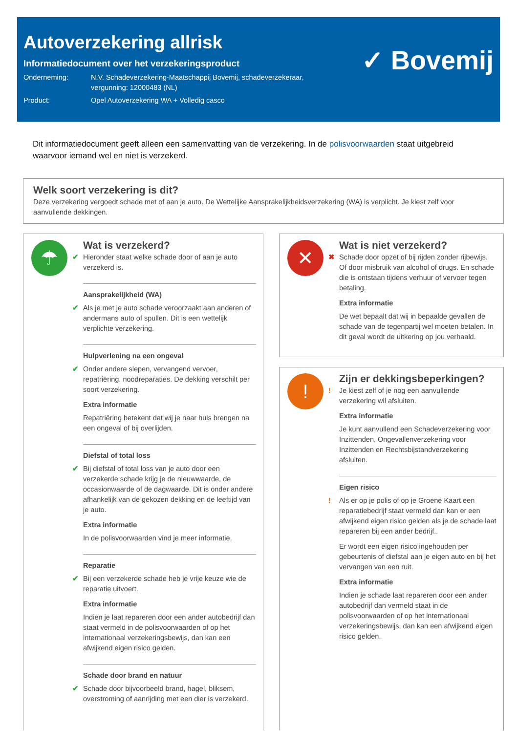Autoverzekering allrisk
Informatiedocument over het verzekeringsproduct
Onderneming: N.V. Schadeverzekering-Maatschappij Bovemij, schadeverzekeraar,
vergunning: 12000483 (NL)
Product: Opel Autoverzekering WA + Volledig casco
✓ Bovemij
Dit informatiedocument geeft alleen een samenvatting van de verzekering. In de polisvoorwaarden staat uitgebreid waarvoor iemand wel en niet is verzekerd.
Welk soort verzekering is dit?
Deze verzekering vergoedt schade met of aan je auto. De Wettelijke Aansprakelijkheidsverzekering (WA) is verplicht. Je kiest zelf voor aanvullende dekkingen.
☂
Wat is verzekerd?
✔ Hieronder staat welke schade door of aan je auto verzekerd is.
Aansprakelijkheid (WA)
✔ Als je met je auto schade veroorzaakt aan anderen of andermans auto of spullen. Dit is een wettelijk verplichte verzekering.
Hulpverlening na een ongeval
✔ Onder andere slepen, vervangend vervoer, repatriëring, noodreparaties. De dekking verschilt per soort verzekering.
Extra informatie
Repatriëring betekent dat wij je naar huis brengen na een ongeval of bij overlijden.
Diefstal of total loss
✔ Bij diefstal of total loss van je auto door een verzekerde schade krijg je de nieuwwaarde, de occasionwaarde of de dagwaarde. Dit is onder andere afhankelijk van de gekozen dekking en de leeftijd van je auto.
Extra informatie
In de polisvoorwaarden vind je meer informatie.
Reparatie
✔ Bij een verzekerde schade heb je vrije keuze wie de reparatie uitvoert.
Extra informatie
Indien je laat repareren door een ander autobedrijf dan staat vermeld in de polisvoorwaarden of op het internationaal verzekeringsbewijs, dan kan een afwijkend eigen risico gelden.
Schade door brand en natuur
✔ Schade door bijvoorbeeld brand, hagel, bliksem, overstroming of aanrijding met een dier is verzekerd.
✕
Wat is niet verzekerd?
✖ Schade door opzet of bij rijden zonder rijbewijs. Of door misbruik van alcohol of drugs. En schade die is ontstaan tijdens verhuur of vervoer tegen betaling.
Extra informatie
De wet bepaalt dat wij in bepaalde gevallen de schade van de tegenpartij wel moeten betalen. In dit geval wordt de uitkering op jou verhaald.
!
Zijn er dekkingsbeperkingen?
! Je kiest zelf of je nog een aanvullende verzekering wil afsluiten.
Extra informatie
Je kunt aanvullend een Schadeverzekering voor Inzittenden, Ongevallenverzekering voor Inzittenden en Rechtsbijstandverzekering afsluiten.
Eigen risico
! Als er op je polis of op je Groene Kaart een reparatiebedrijf staat vermeld dan kan er een afwijkend eigen risico gelden als je de schade laat repareren bij een ander bedrijf..
Er wordt een eigen risico ingehouden per gebeurtenis of diefstal aan je eigen auto en bij het vervangen van een ruit.
Extra informatie
Indien je schade laat repareren door een ander autobedrijf dan vermeld staat in de polisvoorwaarden of op het internationaal verzekeringsbewijs, dan kan een afwijkend eigen risico gelden.